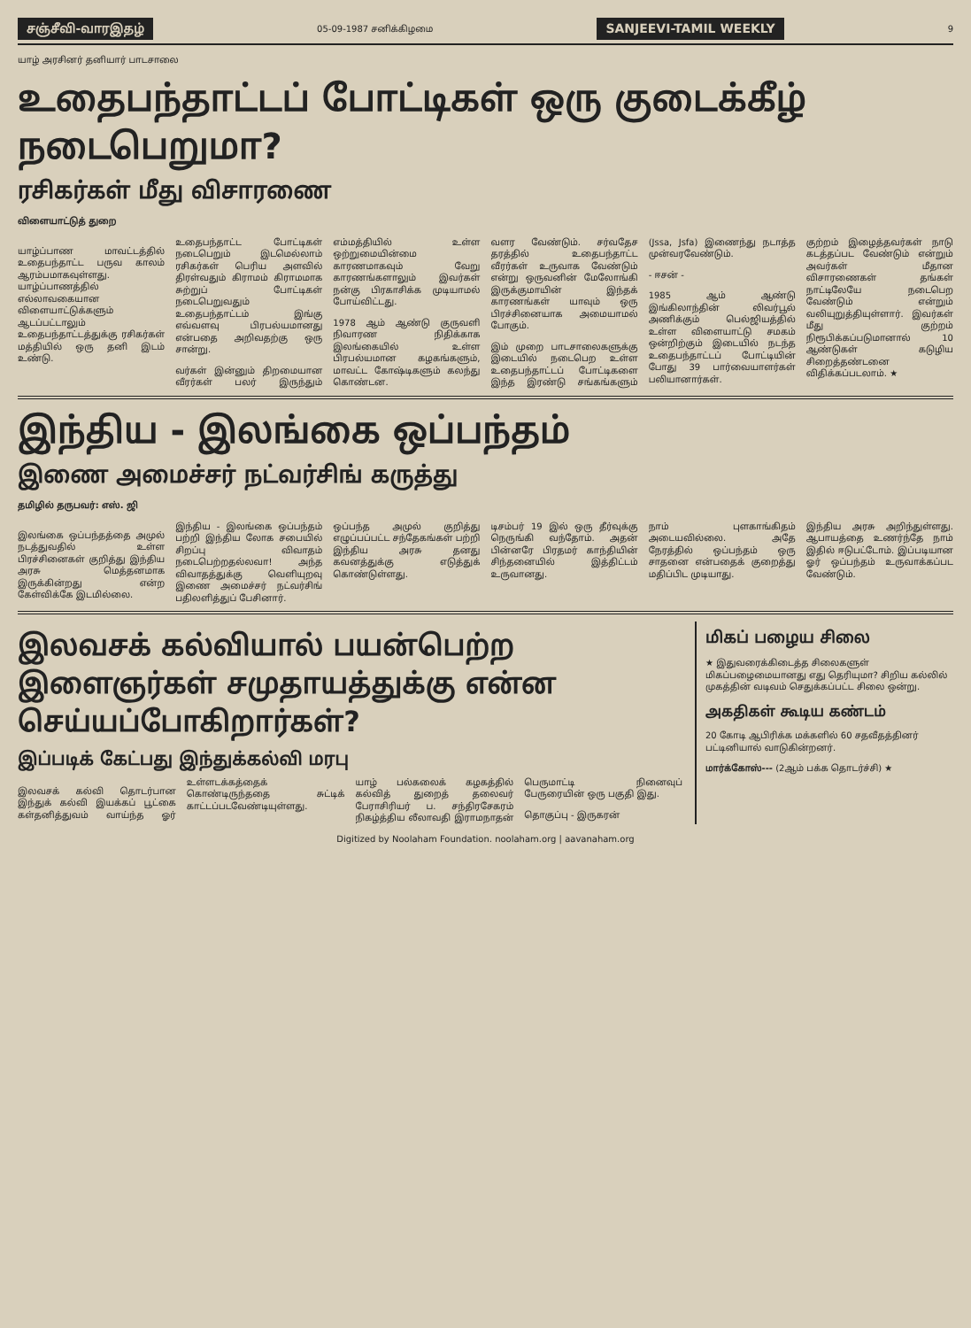சஞ்சீவி-வாரஇதழ் 05-09-1987 சனிக்கிழமை SANJEEVI-TAMIL WEEKLY 9
யாழ் அரசினர் தனியார் பாடசாலை
உதைபந்தாட்டப் போட்டிகள் ஒரு குடைக்கீழ் நடைபெறுமா?
ரசிகர்கள் மீது விசாரணை
விளையாட்டுத் துறை
யாழ்ப்பாண மாவட்டத்தில் உதைபந்தாட்ட பருவ காலம் ஆரம்பமாகவுள்ளது. யாழ்ப்பாணத்தில் எல்லாவகையான விளையாட்டுக்களும் ஆடப்பட்டாலும் உதைபந்தாட்டத்துக்கு ரசிகர்கள் மத்தியில் ஒரு தனி இடம் உண்டு.
உதைபந்தாட்ட போட்டிகள் நடைபெறும் இடமெல்லாம் ரசிகர்கள் பெரிய அளவில் திரள்வதும் கிராமம் கிராமமாக சுற்றுப் போட்டிகள் நடைபெறுவதும் உதைபந்தாட்டம் இங்கு எவ்வளவு பிரபல்யமானது என்பதை அறிவதற்கு ஒரு சான்று.
வர்கள் இன்னும் திறமையான வீரர்கள் பலர் இருந்தும் எம்மத்தியில் உள்ள ஒற்றுமையின்மை காரணமாகவும் வேறு காரணங்களாலும் இவர்கள் நன்கு பிரகாசிக்க முடியாமல் போய்விட்டது.
1978 ஆம் ஆண்டு குருவளி நிவாரண நிதிக்காக இலங்கையில் உள்ள பிரபல்யமான கழகங்களும், மாவட்ட கோஷ்டிகளும் கலந்து கொண்டன.
வளர வேண்டும். சர்வதேச தரத்தில் உதைபந்தாட்ட வீரர்கள் உருவாக வேண்டும் என்று ஒருவனின் மேலோங்கி இருக்குமாயின் இந்தக் காரணங்கள் யாவும் ஒரு பிரச்சினையாக அமையாமல் போகும்.
இம் முறை பாடசாலைகளுக்கு இடையில் நடைபெற உள்ள உதைபந்தாட்டப் போட்டிகளை இந்த இரண்டு சங்கங்களும் (Jssa, Jsfa) இணைந்து நடாத்த முன்வரவேண்டும்.
- ஈசன் -
1985 ஆம் ஆண்டு இங்கிலாந்தின் லிவர்பூல் அணிக்கும் பெல்ஜியத்தில் உள்ள விளையாட்டு சமகம் ஒன்றிற்கும் இடையில் நடந்த உதைபந்தாட்டப் போட்டியின் போது 39 பார்வையாளர்கள் பலியானார்கள்.
குற்றம் இழைத்தவர்கள் நாடு கடத்தப்பட வேண்டும் என்றும் அவர்கள் மீதான விசாரணைகள் தங்கள் நாட்டிலேயே நடைபெற வேண்டும் என்றும் வலியுறுத்தியுள்ளார். இவர்கள் மீது குற்றம் நிரூபிக்கப்படுமானால் 10 ஆண்டுகள் கடுழிய சிறைத்தண்டனை விதிக்கப்படலாம். ★
இந்திய - இலங்கை ஒப்பந்தம்
இணை அமைச்சர் நட்வர்சிங் கருத்து
தமிழில் தருபவர்: எஸ். ஜி
இலங்கை ஒப்பந்தத்தை அமுல் நடத்துவதில் உள்ள பிரச்சினைகள் குறித்து இந்திய அரசு மெத்தனமாக இருக்கின்றது என்ற கேள்விக்கே இடமில்லை.
இந்திய - இலங்கை ஒப்பந்தம் பற்றி இந்திய லோக சபையில் சிறப்பு விவாதம் நடைபெற்றதல்லவா! அந்த விவாதத்துக்கு வெளியுறவு இணை அமைச்சர் நட்வர்சிங் பதிலளித்துப் பேசினார்.
ஒப்பந்த அமுல் குறித்து எழுப்பப்பட்ட சந்தேகங்கள் பற்றி இந்திய அரசு தனது கவனத்துக்கு எடுத்துக் கொண்டுள்ளது.
டிசம்பர் 19 இல் ஒரு தீர்வுக்கு நெருங்கி வந்தோம். அதன் பின்னரே பிரதமர் காந்தியின் சிந்தனையில் இத்திட்டம் உருவானது.
நாம் புளகாங்கிதம் அடையவில்லை. அதே நேரத்தில் ஒப்பந்தம் ஒரு சாதனை என்பதைக் குறைத்து மதிப்பிட முடியாது.
இந்திய அரசு அறிந்துள்ளது. ஆபாயத்தை உணர்ந்தே நாம் இதில் ஈடுபட்டோம். இப்படியான ஓர் ஒப்பந்தம் உருவாக்கப்பட வேண்டும்.
இலவசக் கல்வியால் பயன்பெற்ற இளைஞர்கள் சமுதாயத்துக்கு என்ன செய்யப்போகிறார்கள்?
இப்படிக் கேட்பது இந்துக்கல்வி மரபு
இலவசக் கல்வி தொடர்பான இந்துக் கல்வி இயக்கப் பூட்கை கள்தனித்துவம் வாய்ந்த ஓர் உள்ளடக்கத்தைக் கொண்டிருந்ததை சுட்டிக் காட்டப்படவேண்டியுள்ளது.
யாழ் பல்கலைக் கழகத்தில் கல்வித் துறைத் தலைவர் பேராசிரியர் ப. சந்திரசேகரம் நிகழ்த்திய லீலாவதி இராமநாதன் பெருமாட்டி நினைவுப் பேருரையின் ஒரு பகுதி இது.
தொகுப்பு - இருகரன்
மிகப் பழைய சிலை
★ இதுவரைக்கிடைத்த சிலைகளுள் மிகப்பழைமையானது எது தெரியுமா? சிறிய கல்லில் முகத்தின் வடிவம் செதுக்கப்பட்ட சிலை ஒன்று.
அகதிகள் கூடிய கண்டம்
20 கோடி ஆபிரிக்க மக்களில் 60 சதவீதத்தினர் பட்டினியால் வாடுகின்றனர்.
மார்க்கோஸ்--- (2ஆம் பக்க தொடர்ச்சி) ★
Digitized by Noolaham Foundation. noolaham.org | aavanaham.org